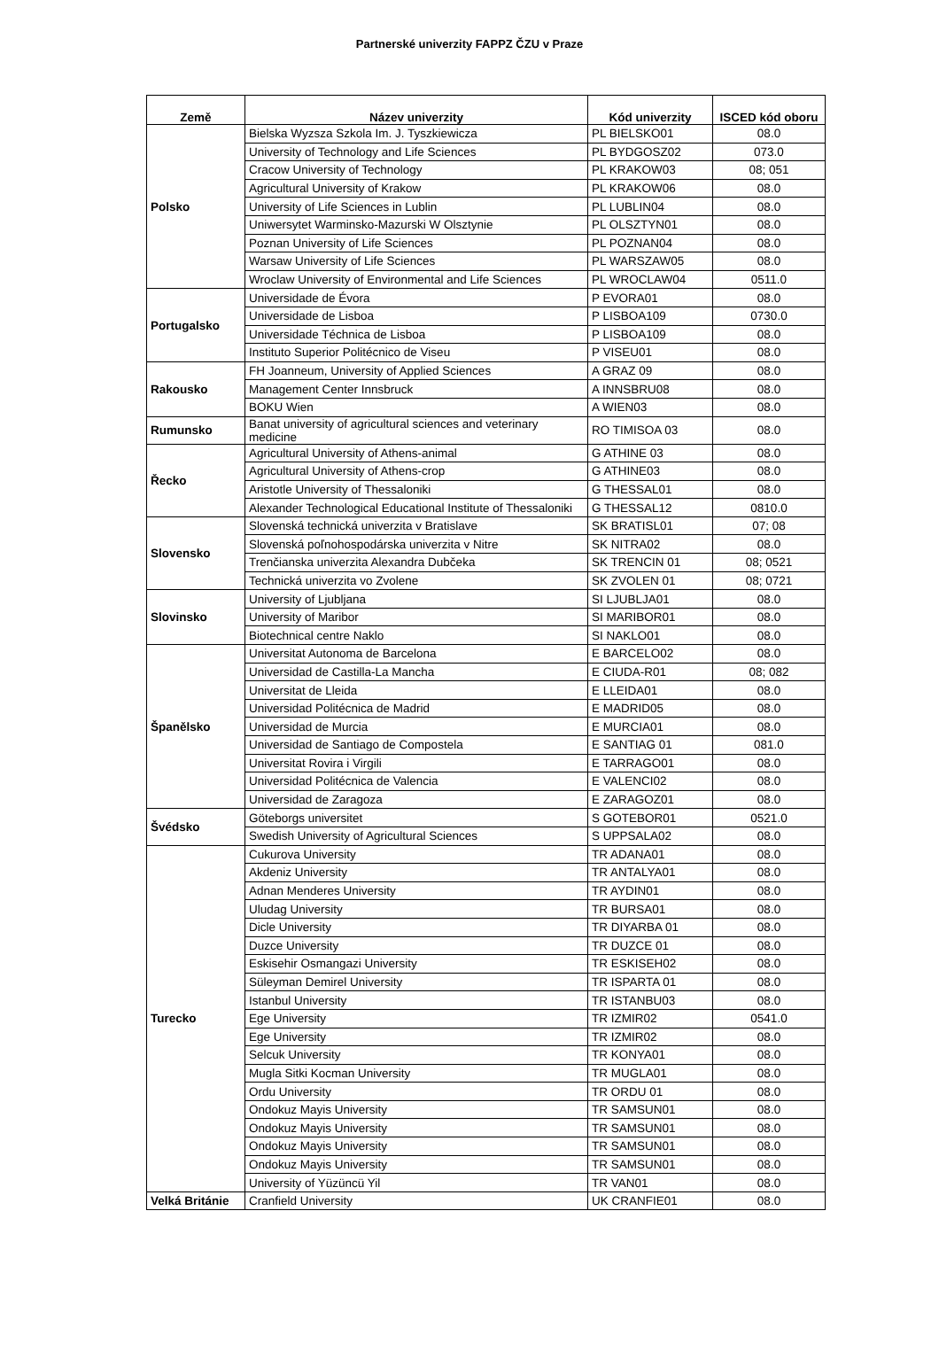Partnerské univerzity FAPPZ ČZU v Praze
| Země | Název univerzity | Kód univerzity | ISCED kód oboru |
| --- | --- | --- | --- |
| Polsko | Bielska Wyzsza Szkola Im. J. Tyszkiewicza | PL BIELSKO01 | 08.0 |
| | University of Technology and Life Sciences | PL BYDGOSZ02 | 073.0 |
| | Cracow University of Technology | PL KRAKOW03 | 08; 051 |
| | Agricultural University of Krakow | PL KRAKOW06 | 08.0 |
| | University of Life Sciences in Lublin | PL LUBLIN04 | 08.0 |
| | Uniwersytet Warminsko-Mazurski W Olsztynie | PL OLSZTYN01 | 08.0 |
| | Poznan University of Life Sciences | PL POZNAN04 | 08.0 |
| | Warsaw University of Life Sciences | PL WARSZAW05 | 08.0 |
| | Wroclaw University of Environmental and Life Sciences | PL WROCLAW04 | 0511.0 |
| Portugalsko | Universidade de Évora | P EVORA01 | 08.0 |
| | Universidade de Lisboa | P LISBOA109 | 0730.0 |
| | Universidade Téchnica de Lisboa | P LISBOA109 | 08.0 |
| | Instituto Superior Politécnico de Viseu | P VISEU01 | 08.0 |
| Rakousko | FH Joanneum, University of Applied Sciences | A GRAZ 09 | 08.0 |
| | Management Center Innsbruck | A INNSBRU08 | 08.0 |
| | BOKU Wien | A WIEN03 | 08.0 |
| Rumunsko | Banat university of agricultural sciences and veterinary medicine | RO TIMISOA 03 | 08.0 |
| Řecko | Agricultural University of Athens-animal | G ATHINE 03 | 08.0 |
| | Agricultural University of Athens-crop | G ATHINE03 | 08.0 |
| | Aristotle University of Thessaloniki | G THESSAL01 | 08.0 |
| | Alexander Technological Educational Institute of Thessaloniki | G THESSAL12 | 0810.0 |
| Slovensko | Slovenská technická univerzita v Bratislave | SK BRATISL01 | 07; 08 |
| | Slovenská poľnohospodárska univerzita v Nitre | SK NITRA02 | 08.0 |
| | Trenčianska univerzita Alexandra Dubčeka | SK TRENCIN 01 | 08; 0521 |
| | Technická univerzita vo Zvolene | SK ZVOLEN 01 | 08; 0721 |
| Slovinsko | University of Ljubljana | SI LJUBLJA01 | 08.0 |
| | University of Maribor | SI MARIBOR01 | 08.0 |
| | Biotechnical centre Naklo | SI NAKLO01 | 08.0 |
| Španělsko | Universitat Autonoma de Barcelona | E BARCELO02 | 08.0 |
| | Universidad de Castilla-La Mancha | E CIUDA-R01 | 08; 082 |
| | Universitat de Lleida | E LLEIDA01 | 08.0 |
| | Universidad Politécnica de Madrid | E MADRID05 | 08.0 |
| | Universidad de Murcia | E MURCIA01 | 08.0 |
| | Universidad de Santiago de Compostela | E SANTIAG 01 | 081.0 |
| | Universitat Rovira i Virgili | E TARRAGO01 | 08.0 |
| | Universidad Politécnica de Valencia | E VALENCI02 | 08.0 |
| | Universidad de Zaragoza | E ZARAGOZ01 | 08.0 |
| Švédsko | Göteborgs universitet | S GOTEBOR01 | 0521.0 |
| | Swedish University of Agricultural Sciences | S UPPSALA02 | 08.0 |
| Turecko | Cukurova University | TR ADANA01 | 08.0 |
| | Akdeniz University | TR ANTALYA01 | 08.0 |
| | Adnan Menderes University | TR AYDIN01 | 08.0 |
| | Uludag University | TR BURSA01 | 08.0 |
| | Dicle University | TR DIYARBA 01 | 08.0 |
| | Duzce University | TR DUZCE 01 | 08.0 |
| | Eskisehir Osmangazi University | TR ESKISEH02 | 08.0 |
| | Süleyman Demirel University | TR ISPARTA 01 | 08.0 |
| | Istanbul University | TR ISTANBU03 | 08.0 |
| | Ege University | TR IZMIR02 | 0541.0 |
| | Ege University | TR IZMIR02 | 08.0 |
| | Selcuk University | TR KONYA01 | 08.0 |
| | Mugla Sitki Kocman University | TR MUGLA01 | 08.0 |
| | Ordu University | TR ORDU 01 | 08.0 |
| | Ondokuz Mayis University | TR SAMSUN01 | 08.0 |
| | Ondokuz Mayis University | TR SAMSUN01 | 08.0 |
| | Ondokuz Mayis University | TR SAMSUN01 | 08.0 |
| | Ondokuz Mayis University | TR SAMSUN01 | 08.0 |
| | University of Yüzüncü Yil | TR VAN01 | 08.0 |
| Velká Británie | Cranfield University | UK CRANFIE01 | 08.0 |